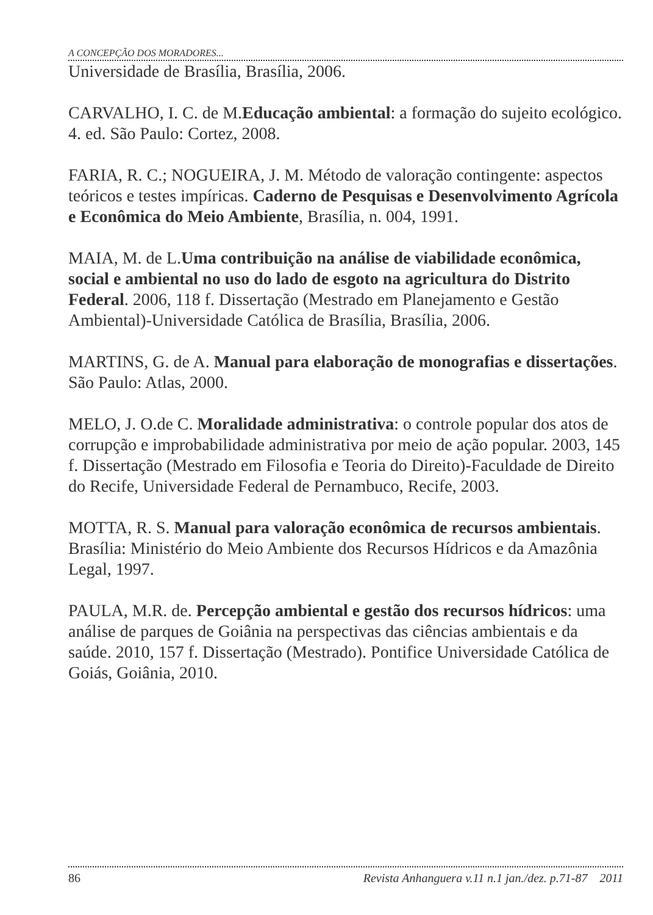A CONCEPÇÃO DOS MORADORES...
Universidade de Brasília, Brasília, 2006.
CARVALHO, I. C. de M.Educação ambiental: a formação do sujeito ecológico. 4. ed. São Paulo: Cortez, 2008.
FARIA, R. C.; NOGUEIRA, J. M. Método de valoração contingente: aspectos teóricos e testes impíricas. Caderno de Pesquisas e Desenvolvimento Agrícola e Econômica do Meio Ambiente, Brasília, n. 004, 1991.
MAIA, M. de L.Uma contribuição na análise de viabilidade econômica, social e ambiental no uso do lado de esgoto na agricultura do Distrito Federal. 2006, 118 f. Dissertação (Mestrado em Planejamento e Gestão Ambiental)-Universidade Católica de Brasília, Brasília, 2006.
MARTINS, G. de A. Manual para elaboração de monografias e dissertações. São Paulo: Atlas, 2000.
MELO, J. O.de C. Moralidade administrativa: o controle popular dos atos de corrupção e improbabilidade administrativa por meio de ação popular. 2003, 145 f. Dissertação (Mestrado em Filosofia e Teoria do Direito)-Faculdade de Direito do Recife, Universidade Federal de Pernambuco, Recife, 2003.
MOTTA, R. S. Manual para valoração econômica de recursos ambientais. Brasília: Ministério do Meio Ambiente dos Recursos Hídricos e da Amazônia Legal, 1997.
PAULA, M.R. de. Percepção ambiental e gestão dos recursos hídricos: uma análise de parques de Goiânia na perspectivas das ciências ambientais e da saúde. 2010, 157 f. Dissertação (Mestrado). Pontifice Universidade Católica de Goiás, Goiânia, 2010.
86 Revista Anhanguera v.11 n.1 jan./dez. p.71-87 2011